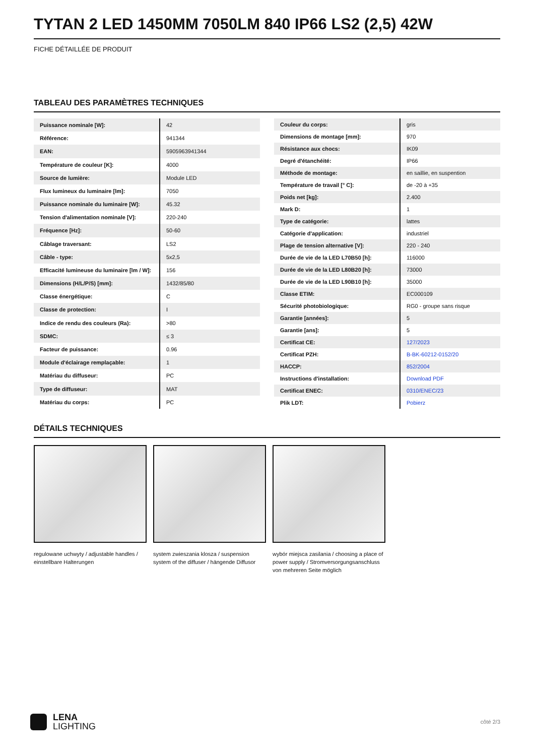TYTAN 2 LED 1450MM 7050LM 840 IP66 LS2 (2,5) 42W
FICHE DÉTAILLÉE DE PRODUIT
TABLEAU DES PARAMÈTRES TECHNIQUES
| Puissance nominale [W]: | 42 |
| Référence: | 941344 |
| EAN: | 5905963941344 |
| Température de couleur [K]: | 4000 |
| Source de lumière: | Module LED |
| Flux lumineux du luminaire [lm]: | 7050 |
| Puissance nominale du luminaire [W]: | 45.32 |
| Tension d'alimentation nominale [V]: | 220-240 |
| Fréquence [Hz]: | 50-60 |
| Câblage traversant: | LS2 |
| Câble - type: | 5x2,5 |
| Efficacité lumineuse du luminaire [lm / W]: | 156 |
| Dimensions (H/L/P/S) [mm]: | 1432/85/80 |
| Classe énergétique: | C |
| Classe de protection: | I |
| Indice de rendu des couleurs (Ra): | >80 |
| SDMC: | ≤ 3 |
| Facteur de puissance: | 0.96 |
| Module d'éclairage remplaçable: | 1 |
| Matériau du diffuseur: | PC |
| Type de diffuseur: | MAT |
| Matériau du corps: | PC |
| Couleur du corps: | gris |
| Dimensions de montage [mm]: | 970 |
| Résistance aux chocs: | IK09 |
| Degré d'étanchéité: | IP66 |
| Méthode de montage: | en saillie, en suspention |
| Température de travail [° C]: | de -20 à +35 |
| Poids net [kg]: | 2.400 |
| Mark D: | 1 |
| Type de catégorie: | lattes |
| Catégorie d'application: | industriel |
| Plage de tension alternative [V]: | 220 - 240 |
| Durée de vie de la LED L70B50 [h]: | 116000 |
| Durée de vie de la LED L80B20 [h]: | 73000 |
| Durée de vie de la LED L90B10 [h]: | 35000 |
| Classe ETIM: | EC000109 |
| Sécurité photobiologique: | RG0 - groupe sans risque |
| Garantie [années]: | 5 |
| Garantie [ans]: | 5 |
| Certificat CE: | 127/2023 |
| Certificat PZH: | B-BK-60212-0152/20 |
| HACCP: | 852/2004 |
| Instructions d'installation: | Download PDF |
| Certificat ENEC: | 0310/ENEC/23 |
| Plik LDT: | Pobierz |
DÉTAILS TECHNIQUES
regulowane uchwyty / adjustable handles / einstellbare Halterungen
system zwieszania klosza / suspension system of the diffuser / hängende Diffusor
wybór miejsca zasilania / choosing a place of power supply / Stromversorgungsanschluss von mehreren Seite möglich
LENA
LIGHTING
côté 2/3